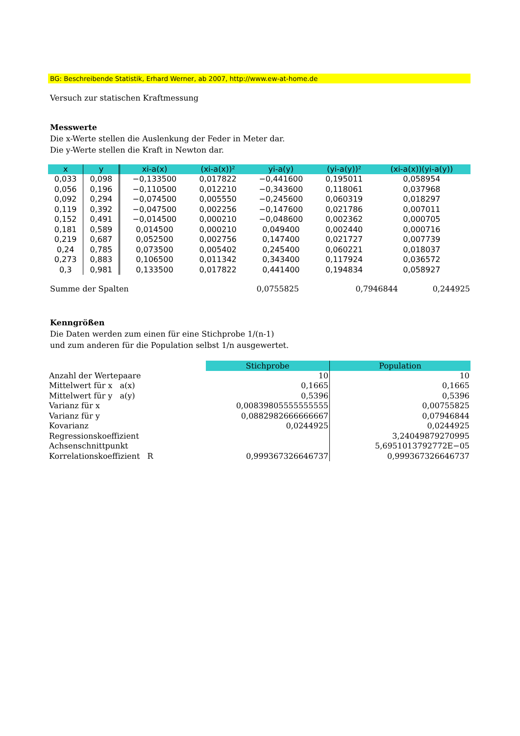BG: Beschreibende Statistik, Erhard Werner, ab 2007, http://www.ew-at-home.de
Versuch zur statischen Kraftmessung
Messwerte
Die x-Werte stellen die Auslenkung der Feder in Meter dar.
Die y-Werte stellen die Kraft in Newton dar.
| x | y | xi-a(x) | (xi-a(x))² | yi-a(y) | (yi-a(y))² | (xi-a(x))(yi-a(y)) |
| --- | --- | --- | --- | --- | --- | --- |
| 0,033 | 0,098 | −0,133500 | 0,017822 | −0,441600 | 0,195011 | 0,058954 |
| 0,056 | 0,196 | −0,110500 | 0,012210 | −0,343600 | 0,118061 | 0,037968 |
| 0,092 | 0,294 | −0,074500 | 0,005550 | −0,245600 | 0,060319 | 0,018297 |
| 0,119 | 0,392 | −0,047500 | 0,002256 | −0,147600 | 0,021786 | 0,007011 |
| 0,152 | 0,491 | −0,014500 | 0,000210 | −0,048600 | 0,002362 | 0,000705 |
| 0,181 | 0,589 | 0,014500 | 0,000210 | 0,049400 | 0,002440 | 0,000716 |
| 0,219 | 0,687 | 0,052500 | 0,002756 | 0,147400 | 0,021727 | 0,007739 |
| 0,24 | 0,785 | 0,073500 | 0,005402 | 0,245400 | 0,060221 | 0,018037 |
| 0,273 | 0,883 | 0,106500 | 0,011342 | 0,343400 | 0,117924 | 0,036572 |
| 0,3 | 0,981 | 0,133500 | 0,017822 | 0,441400 | 0,194834 | 0,058927 |
| Summe der Spalten | 0,0755825 | 0,7946844 | 0,244925 |
Kenngrößen
Die Daten werden zum einen für eine Stichprobe 1/(n-1)
und zum anderen für die Population selbst 1/n ausgewertet.
| | Stichprobe | Population |
| Anzahl der Wertepaare | 10 | 10 |
| Mittelwert für x a(x) | 0,1665 | 0,1665 |
| Mittelwert für y a(y) | 0,5396 | 0,5396 |
| Varianz für x | 0,00839805555555555 | 0,00755825 |
| Varianz für y | 0,0882982666666667 | 0,07946844 |
| Kovarianz | 0,0244925 | 0,0244925 |
| Regressionskoeffizient | | 3,24049879270995 |
| Achsenschnittpunkt | | 5,6951013792772E−05 |
| Korrelationskoeffizient R | 0,999367326646737 | 0,999367326646737 |